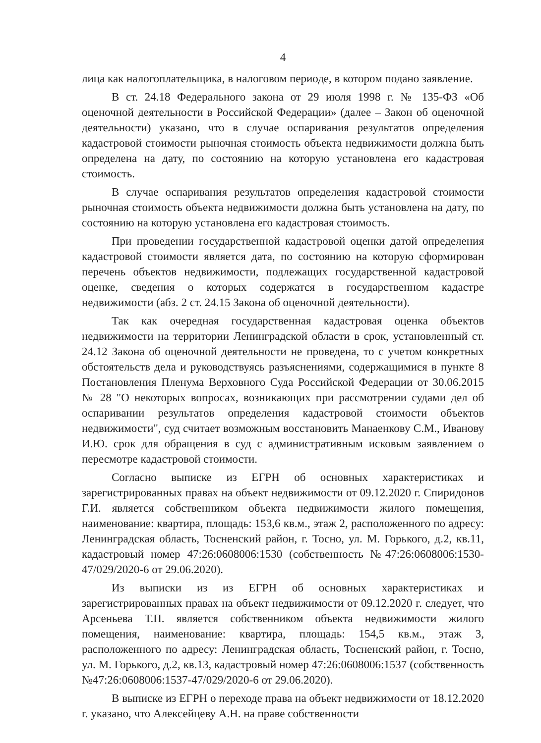4
лица как налогоплательщика, в налоговом периоде, в котором подано заявление.
В ст. 24.18 Федерального закона от 29 июля 1998 г. № 135-ФЗ «Об оценочной деятельности в Российской Федерации» (далее – Закон об оценочной деятельности) указано, что в случае оспаривания результатов определения кадастровой стоимости рыночная стоимость объекта недвижимости должна быть определена на дату, по состоянию на которую установлена его кадастровая стоимость.
В случае оспаривания результатов определения кадастровой стоимости рыночная стоимость объекта недвижимости должна быть установлена на дату, по состоянию на которую установлена его кадастровая стоимость.
При проведении государственной кадастровой оценки датой определения кадастровой стоимости является дата, по состоянию на которую сформирован перечень объектов недвижимости, подлежащих государственной кадастровой оценке, сведения о которых содержатся в государственном кадастре недвижимости (абз. 2 ст. 24.15 Закона об оценочной деятельности).
Так как очередная государственная кадастровая оценка объектов недвижимости на территории Ленинградской области в срок, установленный ст. 24.12 Закона об оценочной деятельности не проведена, то с учетом конкретных обстоятельств дела и руководствуясь разъяснениями, содержащимися в пункте 8 Постановления Пленума Верховного Суда Российской Федерации от 30.06.2015 № 28 "О некоторых вопросах, возникающих при рассмотрении судами дел об оспаривании результатов определения кадастровой стоимости объектов недвижимости", суд считает возможным восстановить Манаенкову С.М., Иванову И.Ю. срок для обращения в суд с административным исковым заявлением о пересмотре кадастровой стоимости.
Согласно выписке из ЕГРН об основных характеристиках и зарегистрированных правах на объект недвижимости от 09.12.2020 г. Спиридонов Г.И. является собственником объекта недвижимости жилого помещения, наименование: квартира, площадь: 153,6 кв.м., этаж 2, расположенного по адресу: Ленинградская область, Тосненский район, г. Тосно, ул. М. Горького, д.2, кв.11, кадастровый номер 47:26:0608006:1530 (собственность №47:26:0608006:1530-47/029/2020-6 от 29.06.2020).
Из выписки из из ЕГРН об основных характеристиках и зарегистрированных правах на объект недвижимости от 09.12.2020 г. следует, что Арсеньева Т.П. является собственником объекта недвижимости жилого помещения, наименование: квартира, площадь: 154,5 кв.м., этаж 3, расположенного по адресу: Ленинградская область, Тосненский район, г. Тосно, ул. М. Горького, д.2, кв.13, кадастровый номер 47:26:0608006:1537 (собственность №47:26:0608006:1537-47/029/2020-6 от 29.06.2020).
В выписке из ЕГРН о переходе права на объект недвижимости от 18.12.2020 г. указано, что Алексейцеву А.Н. на праве собственности